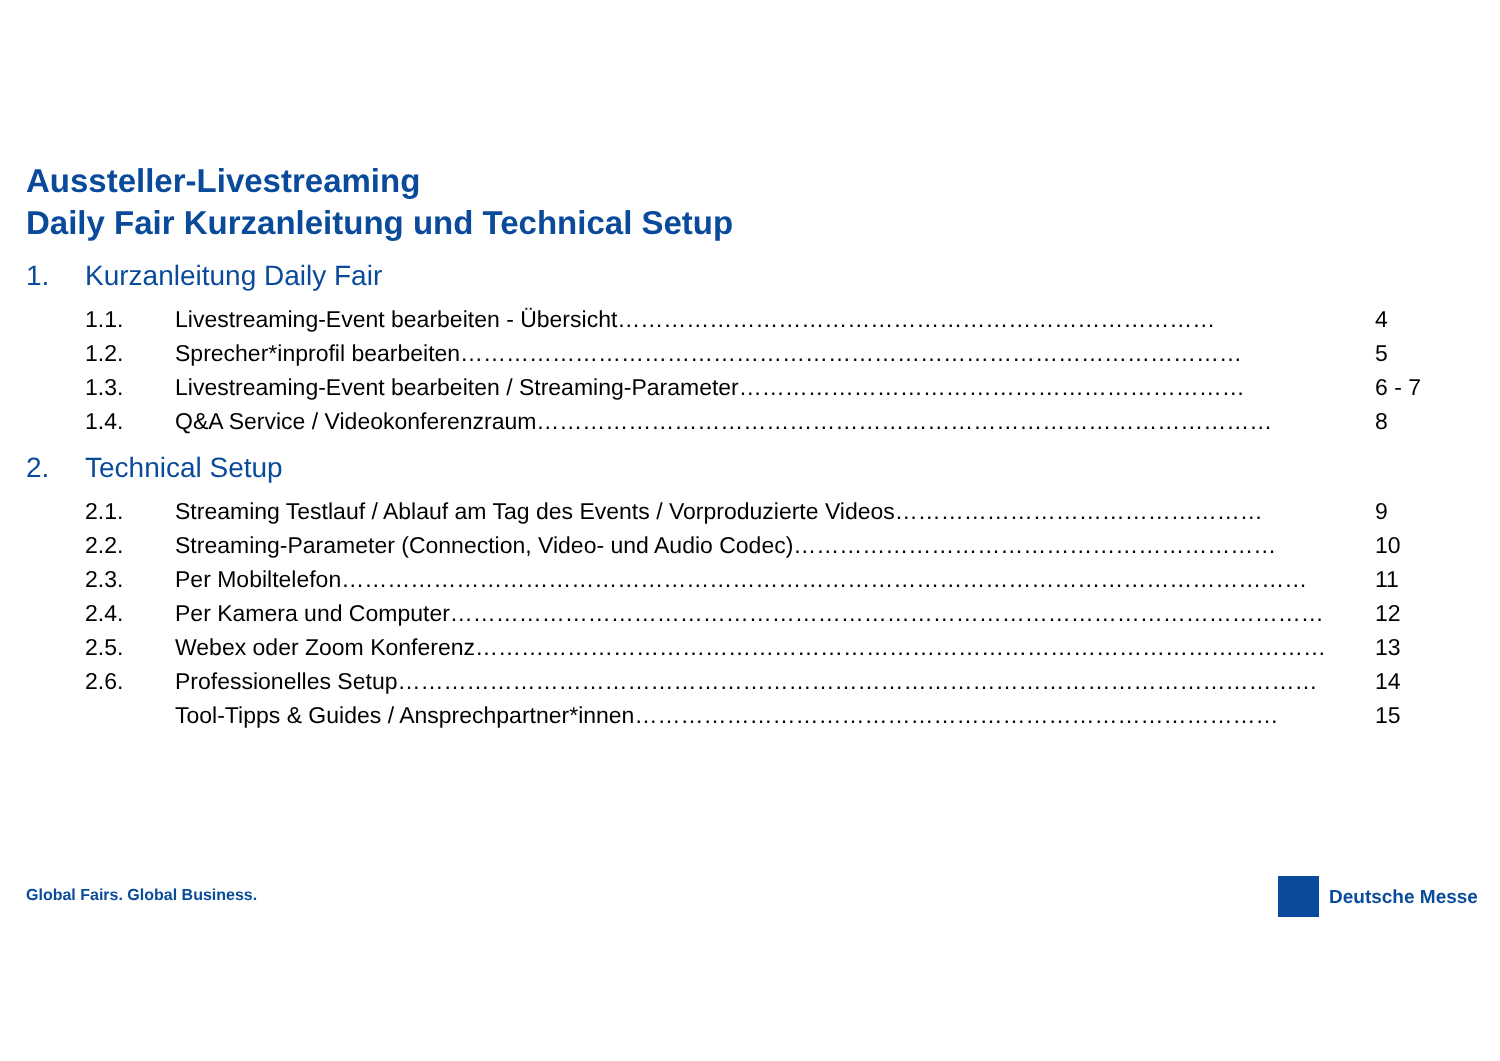Aussteller-Livestreaming
Daily Fair Kurzanleitung und Technical Setup
1. Kurzanleitung Daily Fair
1.1. Livestreaming-Event bearbeiten - Übersicht…………………………………………………………………… 4
1.2. Sprecher*inprofil bearbeiten………………………………………………………………………………………… 5
1.3. Livestreaming-Event bearbeiten / Streaming-Parameter………………………………………………………… 6 - 7
1.4. Q&A Service / Videokonferenzraum…………………………………………………………………………………… 8
2. Technical Setup
2.1. Streaming Testlauf / Ablauf am Tag des Events / Vorproduzierte Videos………………………………………… 9
2.2. Streaming-Parameter (Connection, Video- und Audio Codec)……………………………………………………… 10
2.3. Per Mobiltelefon……………………………………………………………………………………………………………… 11
2.4. Per Kamera und Computer…………………………………………………………………………………………………… 12
2.5. Webex oder Zoom Konferenz………………………………………………………………………………………………… 13
2.6. Professionelles Setup………………………………………………………………………………………………………… 14
Tool-Tipps & Guides / Ansprechpartner*innen………………………………………………………………………… 15
Global Fairs. Global Business. Deutsche Messe